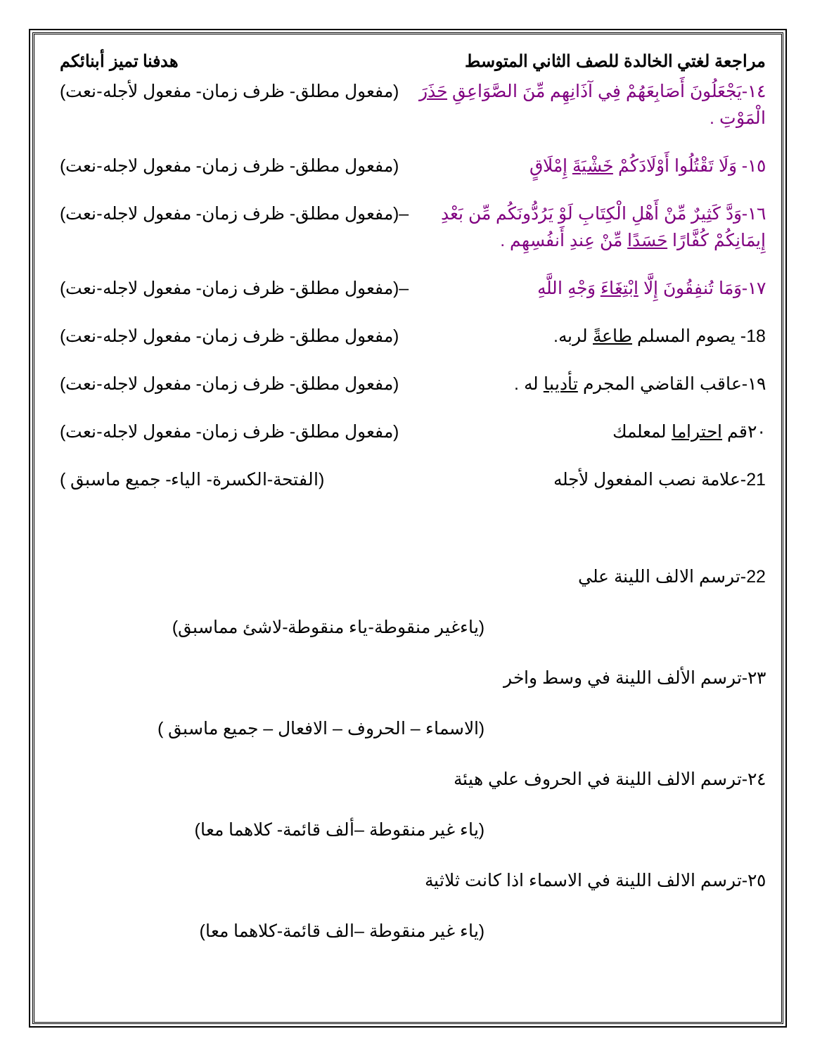مراجعة لغتي الخالدة للصف الثاني المتوسط هدفنا تميز أبنائكم
١٤-يَجْعَلُونَ أَصَابِعَهُمْ فِي آذَانِهِم مِّنَ الصَّوَاعِقِ حَذَرَ الْمَوْتِ . (مفعول مطلق- ظرف زمان- مفعول لأجله-نعت)
١٥- وَلَا تَقْتُلُوا أَوْلَادَكُمْ خَشْيَةَ إِمْلَاقٍ (مفعول مطلق- ظرف زمان- مفعول لاجله-نعت)
١٦-وَدَّ كَثِيرٌ مِّنْ أَهْلِ الْكِتَابِ لَوْ يَرُدُّونَكُم مِّن بَعْدِ إِيمَانِكُمْ كُفَّارًا حَسَدًا مِّنْ عِندِ أَنفُسِهِم . –(مفعول مطلق- ظرف زمان- مفعول لاجله-نعت)
١٧-وَمَا تُنفِقُونَ إِلَّا ابْتِغَاءَ وَجْهِ اللَّهِ –(مفعول مطلق- ظرف زمان- مفعول لاجله-نعت)
18- يصوم المسلم طاعةً لربه. (مفعول مطلق- ظرف زمان- مفعول لاجله-نعت)
١٩-عاقب القاضي المجرم تأديبا له . (مفعول مطلق- ظرف زمان- مفعول لاجله-نعت)
٢٠قم احتراما لمعلمك (مفعول مطلق- ظرف زمان- مفعول لاجله-نعت)
21-علامة نصب المفعول لأجله (الفتحة-الكسرة- الياء- جميع ماسبق )
22-ترسم الالف اللينة علي
(ياءغير منقوطة-ياء منقوطة-لاشئ مماسبق)
٢٣-ترسم الألف اللينة في وسط واخر
(الاسماء – الحروف – الافعال – جميع ماسبق )
٢٤-ترسم الالف اللينة في الحروف علي هيئة
(ياء غير منقوطة –ألف قائمة- كلاهما معا)
٢٥-ترسم الالف اللينة في الاسماء اذا كانت ثلاثية
(ياء غير منقوطة –الف قائمة-كلاهما معا)